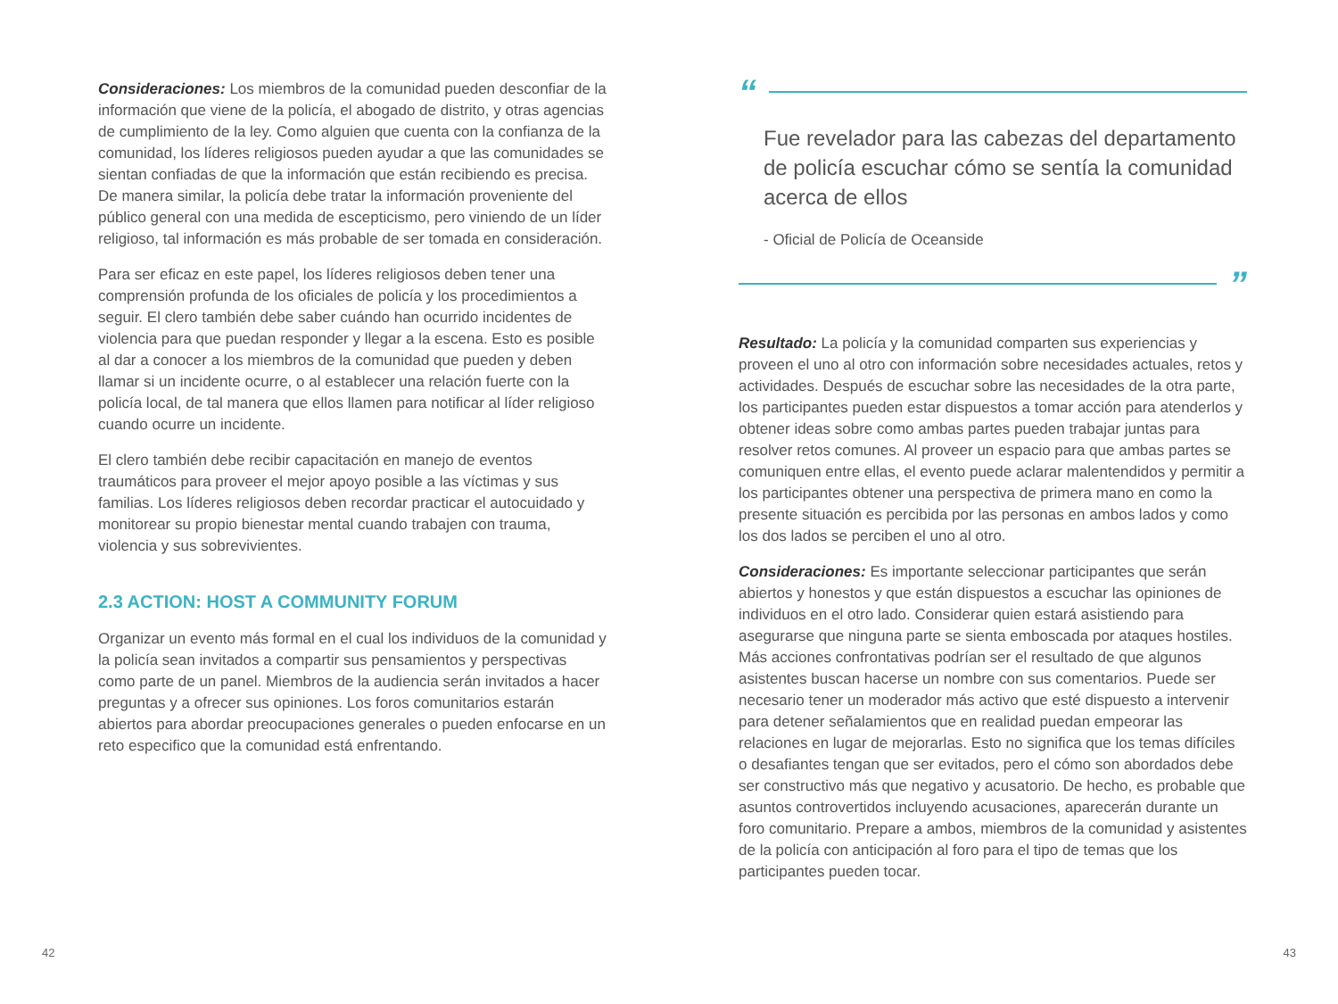Consideraciones: Los miembros de la comunidad pueden desconfiar de la información que viene de la policía, el abogado de distrito, y otras agencias de cumplimiento de la ley. Como alguien que cuenta con la confianza de la comunidad, los líderes religiosos pueden ayudar a que las comunidades se sientan confiadas de que la información que están recibiendo es precisa. De manera similar, la policía debe tratar la información proveniente del público general con una medida de escepticismo, pero viniendo de un líder religioso, tal información es más probable de ser tomada en consideración.
Para ser eficaz en este papel, los líderes religiosos deben tener una comprensión profunda de los oficiales de policía y los procedimientos a seguir. El clero también debe saber cuándo han ocurrido incidentes de violencia para que puedan responder y llegar a la escena. Esto es posible al dar a conocer a los miembros de la comunidad que pueden y deben llamar si un incidente ocurre, o al establecer una relación fuerte con la policía local, de tal manera que ellos llamen para notificar al líder religioso cuando ocurre un incidente.
El clero también debe recibir capacitación en manejo de eventos traumáticos para proveer el mejor apoyo posible a las víctimas y sus familias. Los líderes religiosos deben recordar practicar el autocuidado y monitorear su propio bienestar mental cuando trabajen con trauma, violencia y sus sobrevivientes.
2.3 ACTION: HOST A COMMUNITY FORUM
Organizar un evento más formal en el cual los individuos de la comunidad y la policía sean invitados a compartir sus pensamientos y perspectivas como parte de un panel. Miembros de la audiencia serán invitados a hacer preguntas y a ofrecer sus opiniones. Los foros comunitarios estarán abiertos para abordar preocupaciones generales o pueden enfocarse en un reto especifico que la comunidad está enfrentando.
“
Fue revelador para las cabezas del departamento de policía escuchar cómo se sentía la comunidad acerca de ellos
- Oficial de Policía de Oceanside
”
Resultado: La policía y la comunidad comparten sus experiencias y proveen el uno al otro con información sobre necesidades actuales, retos y actividades. Después de escuchar sobre las necesidades de la otra parte, los participantes pueden estar dispuestos a tomar acción para atenderlos y obtener ideas sobre como ambas partes pueden trabajar juntas para resolver retos comunes. Al proveer un espacio para que ambas partes se comuniquen entre ellas, el evento puede aclarar malentendidos y permitir a los participantes obtener una perspectiva de primera mano en como la presente situación es percibida por las personas en ambos lados y como los dos lados se perciben el uno al otro.
Consideraciones: Es importante seleccionar participantes que serán abiertos y honestos y que están dispuestos a escuchar las opiniones de individuos en el otro lado. Considerar quien estará asistiendo para asegurarse que ninguna parte se sienta emboscada por ataques hostiles. Más acciones confrontativas podrían ser el resultado de que algunos asistentes buscan hacerse un nombre con sus comentarios. Puede ser necesario tener un moderador más activo que esté dispuesto a intervenir para detener señalamientos que en realidad puedan empeorar las relaciones en lugar de mejorarlas. Esto no significa que los temas difíciles o desafiantes tengan que ser evitados, pero el cómo son abordados debe ser constructivo más que negativo y acusatorio. De hecho, es probable que asuntos controvertidos incluyendo acusaciones, aparecerán durante un foro comunitario. Prepare a ambos, miembros de la comunidad y asistentes de la policía con anticipación al foro para el tipo de temas que los participantes pueden tocar.
42 43